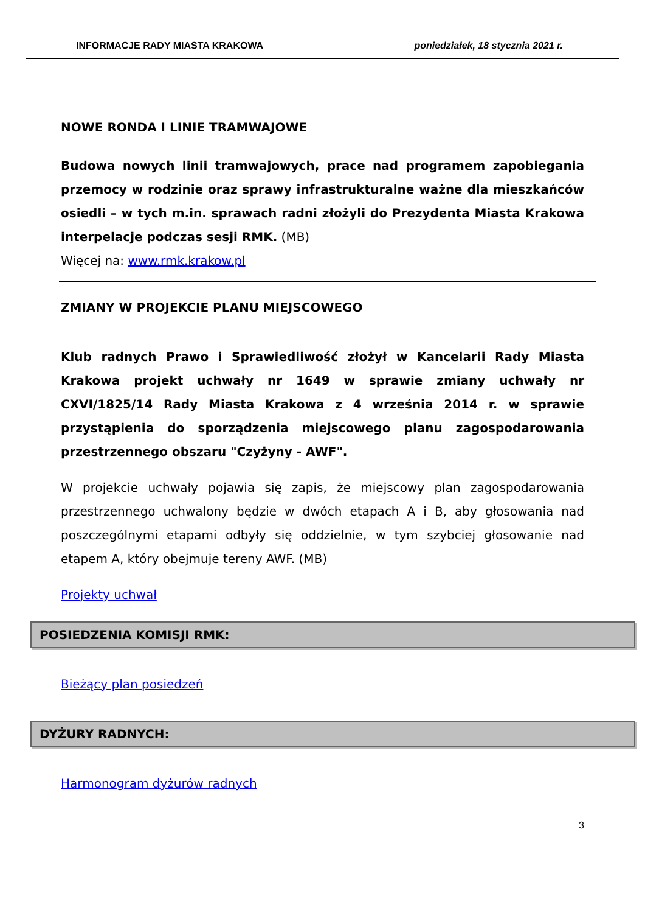INFORMACJE RADY MIASTA KRAKOWA poniedziałek, 18 stycznia 2021 r.
NOWE RONDA I LINIE TRAMWAJOWE
Budowa nowych linii tramwajowych, prace nad programem zapobiegania przemocy w rodzinie oraz sprawy infrastrukturalne ważne dla mieszkańców osiedli – w tych m.in. sprawach radni złożyli do Prezydenta Miasta Krakowa interpelacje podczas sesji RMK. (MB)
Więcej na: www.rmk.krakow.pl
ZMIANY W PROJEKCIE PLANU MIEJSCOWEGO
Klub radnych Prawo i Sprawiedliwość złożył w Kancelarii Rady Miasta Krakowa projekt uchwały nr 1649 w sprawie zmiany uchwały nr CXVI/1825/14 Rady Miasta Krakowa z 4 września 2014 r. w sprawie przystąpienia do sporządzenia miejscowego planu zagospodarowania przestrzennego obszaru "Czyżyny - AWF".
W projekcie uchwały pojawia się zapis, że miejscowy plan zagospodarowania przestrzennego uchwalony będzie w dwóch etapach A i B, aby głosowania nad poszczególnymi etapami odbyły się oddzielnie, w tym szybciej głosowanie nad etapem A, który obejmuje tereny AWF. (MB)
Projekty uchwał
POSIEDZENIA KOMISJI RMK:
Bieżący plan posiedzeń
DYŻURY RADNYCH:
Harmonogram dyżurów radnych
3